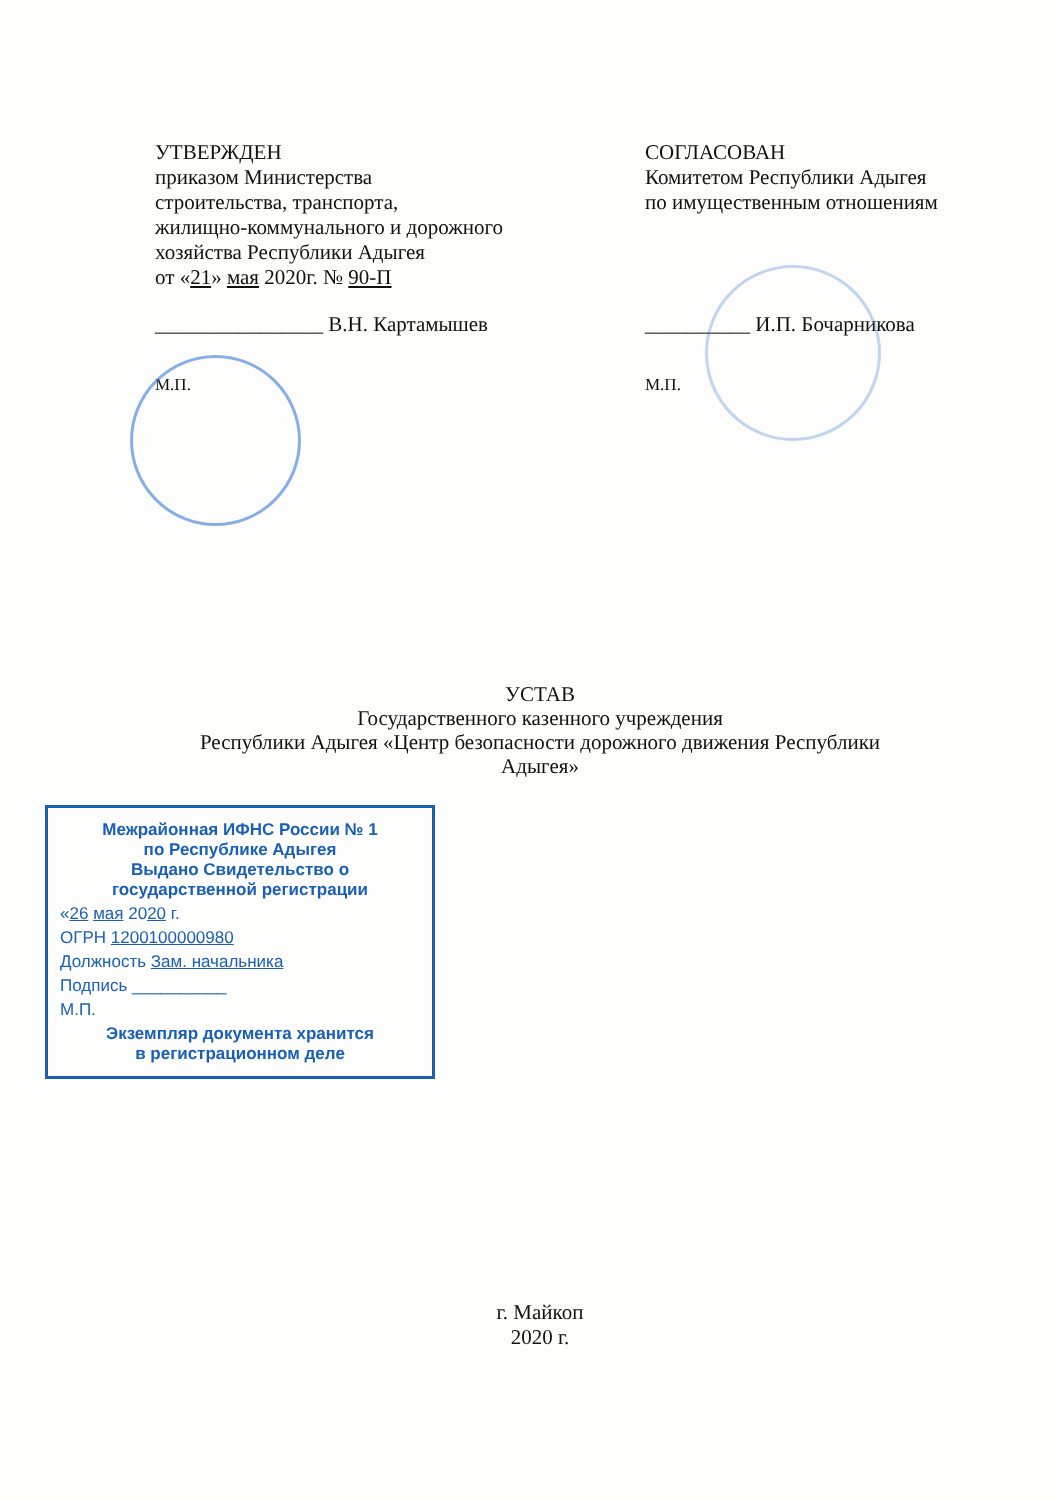УТВЕРЖДЕН
приказом Министерства
строительства, транспорта,
жилищно-коммунального и дорожного
хозяйства Республики Адыгея
от «21» мая 2020г. № 90-П
СОГЛАСОВАН
Комитетом Республики Адыгея
по имущественным отношениям
________________ В.Н. Картамышев __________ И.П. Бочарникова
М.П. М.П.
УСТАВ
Государственного казенного учреждения
Республики Адыгея «Центр безопасности дорожного движения Республики Адыгея»
Межрайонная ИФНС России № 1
по Республике Адыгея
Выдано Свидетельство о государственной регистрации
«26 мая 2020 г.
ОГРН 1200100000980
Должность Зам. начальника
Подпись __________
М.П.
Экземпляр документа хранится
в регистрационном деле
г. Майкоп
2020 г.